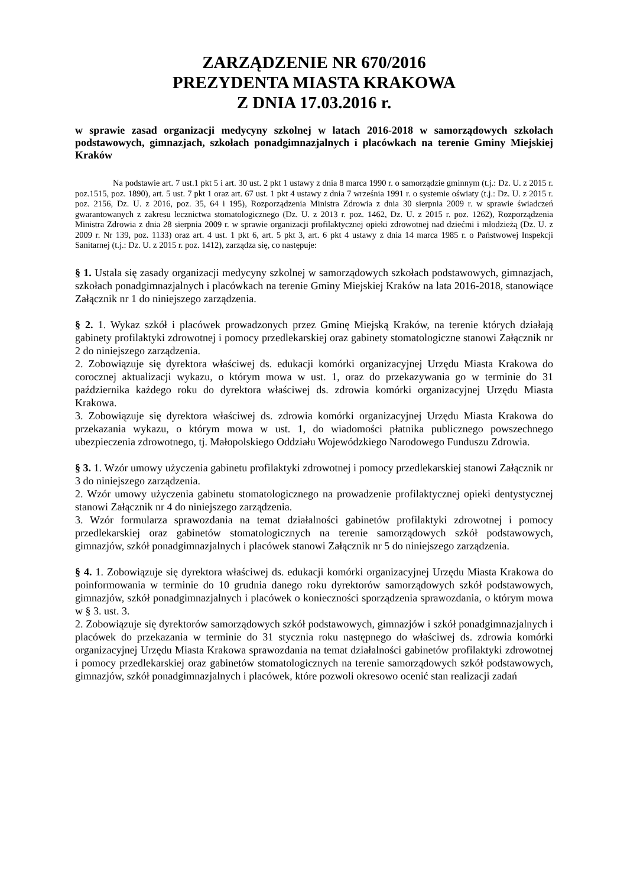ZARZĄDZENIE NR 670/2016
PREZYDENTA MIASTA KRAKOWA
Z DNIA 17.03.2016 r.
w sprawie zasad organizacji medycyny szkolnej w latach 2016-2018 w samorządowych szkołach podstawowych, gimnazjach, szkołach ponadgimnazjalnych i placówkach na terenie Gminy Miejskiej Kraków
Na podstawie art. 7 ust.1 pkt 5 i art. 30 ust. 2 pkt 1 ustawy z dnia 8 marca 1990 r. o samorządzie gminnym (t.j.: Dz. U. z 2015 r. poz.1515, poz. 1890), art. 5 ust. 7 pkt 1 oraz art. 67 ust. 1 pkt 4 ustawy z dnia 7 września 1991 r. o systemie oświaty (t.j.: Dz. U. z 2015 r. poz. 2156, Dz. U. z 2016, poz. 35, 64 i 195), Rozporządzenia Ministra Zdrowia z dnia 30 sierpnia 2009 r. w sprawie świadczeń gwarantowanych z zakresu lecznictwa stomatologicznego (Dz. U. z 2013 r. poz. 1462, Dz. U. z 2015 r. poz. 1262), Rozporządzenia Ministra Zdrowia z dnia 28 sierpnia 2009 r. w sprawie organizacji profilaktycznej opieki zdrowotnej nad dziećmi i młodzieżą (Dz. U. z 2009 r. Nr 139, poz. 1133) oraz art. 4 ust. 1 pkt 6, art. 5 pkt 3, art. 6 pkt 4 ustawy z dnia 14 marca 1985 r. o Państwowej Inspekcji Sanitarnej (t.j.: Dz. U. z 2015 r. poz. 1412), zarządza się, co następuje:
§ 1. Ustala się zasady organizacji medycyny szkolnej w samorządowych szkołach podstawowych, gimnazjach, szkołach ponadgimnazjalnych i placówkach na terenie Gminy Miejskiej Kraków na lata 2016-2018, stanowiące Załącznik nr 1 do niniejszego zarządzenia.
§ 2. 1. Wykaz szkół i placówek prowadzonych przez Gminę Miejską Kraków, na terenie których działają gabinety profilaktyki zdrowotnej i pomocy przedlekarskiej oraz gabinety stomatologiczne stanowi Załącznik nr 2 do niniejszego zarządzenia.
2. Zobowiązuje się dyrektora właściwej ds. edukacji komórki organizacyjnej Urzędu Miasta Krakowa do corocznej aktualizacji wykazu, o którym mowa w ust. 1, oraz do przekazywania go w terminie do 31 października każdego roku do dyrektora właściwej ds. zdrowia komórki organizacyjnej Urzędu Miasta Krakowa.
3. Zobowiązuje się dyrektora właściwej ds. zdrowia komórki organizacyjnej Urzędu Miasta Krakowa do przekazania wykazu, o którym mowa w ust. 1, do wiadomości płatnika publicznego powszechnego ubezpieczenia zdrowotnego, tj. Małopolskiego Oddziału Wojewódzkiego Narodowego Funduszu Zdrowia.
§ 3. 1. Wzór umowy użyczenia gabinetu profilaktyki zdrowotnej i pomocy przedlekarskiej stanowi Załącznik nr 3 do niniejszego zarządzenia.
2. Wzór umowy użyczenia gabinetu stomatologicznego na prowadzenie profilaktycznej opieki dentystycznej stanowi Załącznik nr 4 do niniejszego zarządzenia.
3. Wzór formularza sprawozdania na temat działalności gabinetów profilaktyki zdrowotnej i pomocy przedlekarskiej oraz gabinetów stomatologicznych na terenie samorządowych szkół podstawowych, gimnazjów, szkół ponadgimnazjalnych i placówek stanowi Załącznik nr 5 do niniejszego zarządzenia.
§ 4. 1. Zobowiązuje się dyrektora właściwej ds. edukacji komórki organizacyjnej Urzędu Miasta Krakowa do poinformowania w terminie do 10 grudnia danego roku dyrektorów samorządowych szkół podstawowych, gimnazjów, szkół ponadgimnazjalnych i placówek o konieczności sporządzenia sprawozdania, o którym mowa w § 3. ust. 3.
2. Zobowiązuje się dyrektorów samorządowych szkół podstawowych, gimnazjów i szkół ponadgimnazjalnych i placówek do przekazania w terminie do 31 stycznia roku następnego do właściwej ds. zdrowia komórki organizacyjnej Urzędu Miasta Krakowa sprawozdania na temat działalności gabinetów profilaktyki zdrowotnej i pomocy przedlekarskiej oraz gabinetów stomatologicznych na terenie samorządowych szkół podstawowych, gimnazjów, szkół ponadgimnazjalnych i placówek, które pozwoli okresowo ocenić stan realizacji zadań